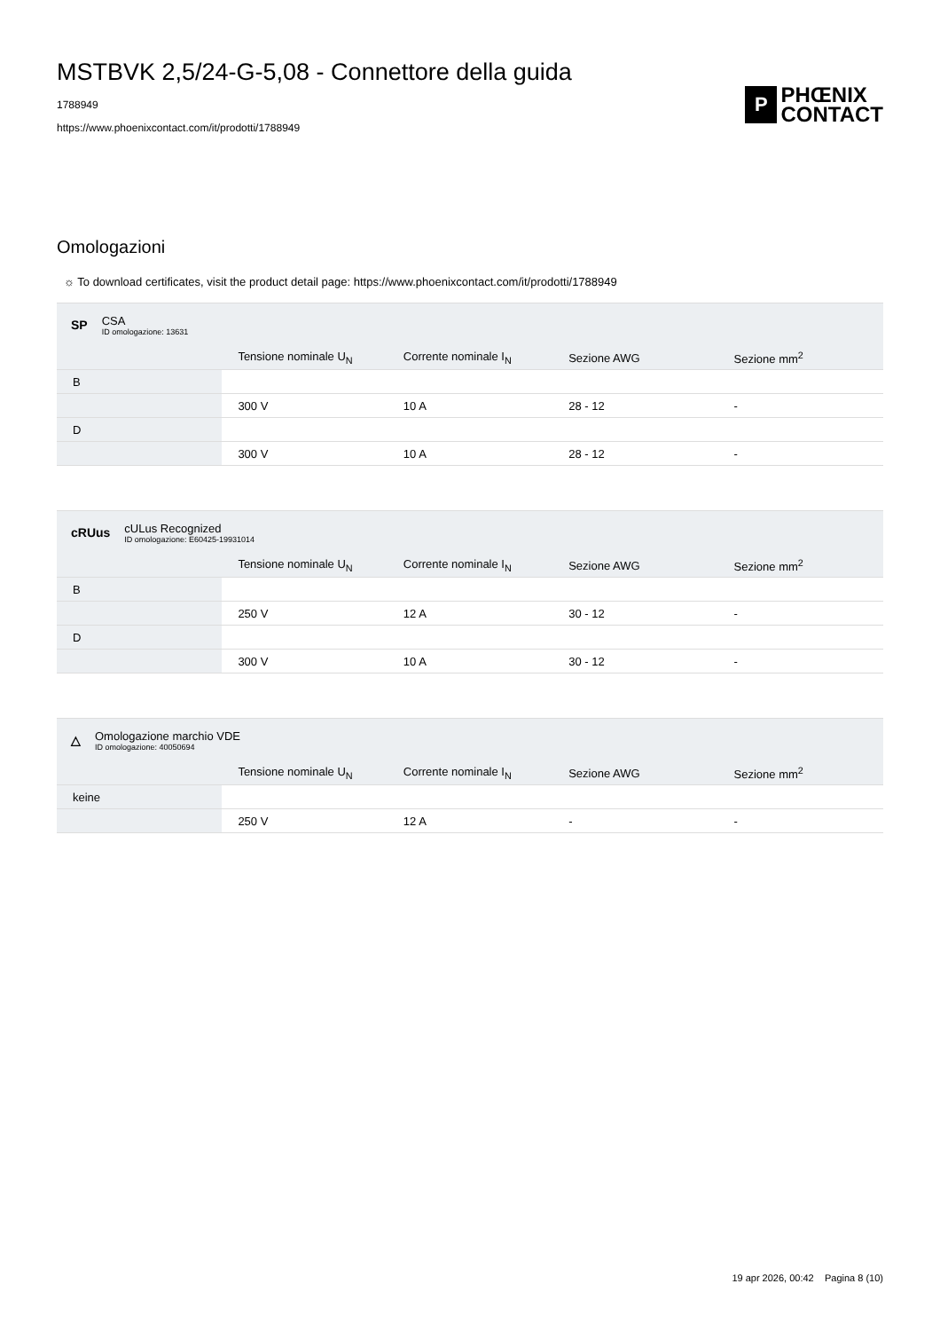MSTBVK 2,5/24-G-5,08 - Connettore della guida
1788949
https://www.phoenixcontact.com/it/prodotti/1788949
P
PHŒNIX
CONTACT
Omologazioni
☼ To download certificates, visit the product detail page: https://www.phoenixcontact.com/it/prodotti/1788949
SP CSA
ID omologazione: 13631
| | Tensione nominale U<sub>N</sub> | Corrente nominale I<sub>N</sub> | Sezione AWG | Sezione mm<sup>2</sup> |
| --- | --- | --- | --- | --- |
| B | | | | |
| | 300 V | 10 A | 28 - 12 | - |
| D | | | | |
| | 300 V | 10 A | 28 - 12 | - |
cRUus
cULus Recognized
ID omologazione: E60425-19931014
| | Tensione nominale U<sub>N</sub> | Corrente nominale I<sub>N</sub> | Sezione AWG | Sezione mm<sup>2</sup> |
| --- | --- | --- | --- | --- |
| B | | | | |
| | 250 V | 12 A | 30 - 12 | - |
| D | | | | |
| | 300 V | 10 A | 30 - 12 | - |
△
Omologazione marchio VDE
ID omologazione: 40050694
| | Tensione nominale U<sub>N</sub> | Corrente nominale I<sub>N</sub> | Sezione AWG | Sezione mm<sup>2</sup> |
| --- | --- | --- | --- | --- |
| keine | | | | |
| | 250 V | 12 A | - | - |
19 apr 2026, 00:42 Pagina 8 (10)